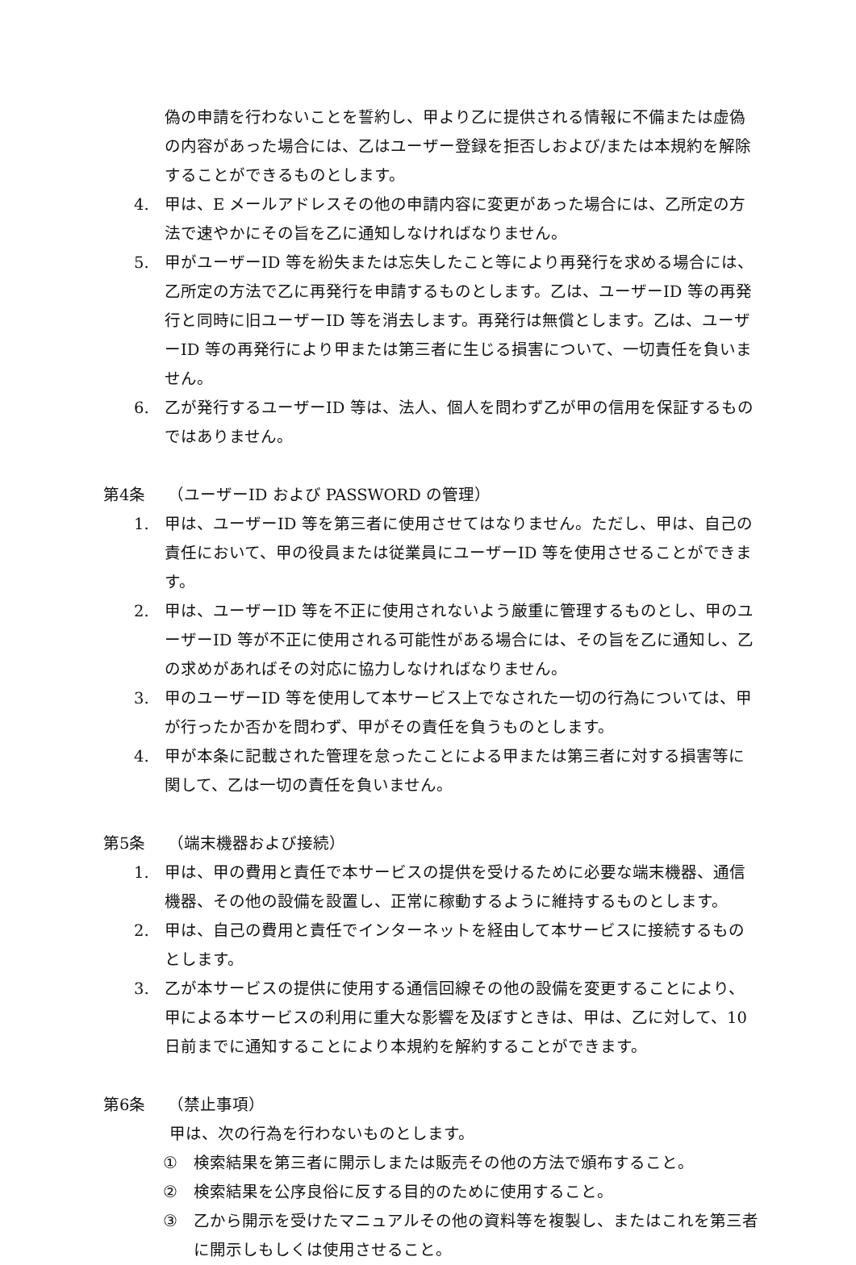偽の申請を行わないことを誓約し、甲より乙に提供される情報に不備または虚偽の内容があった場合には、乙はユーザー登録を拒否しおよび/または本規約を解除することができるものとします。
4. 甲は、E メールアドレスその他の申請内容に変更があった場合には、乙所定の方法で速やかにその旨を乙に通知しなければなりません。
5. 甲がユーザーID 等を紛失または忘失したこと等により再発行を求める場合には、乙所定の方法で乙に再発行を申請するものとします。乙は、ユーザーID 等の再発行と同時に旧ユーザーID 等を消去します。再発行は無償とします。乙は、ユーザーID 等の再発行により甲または第三者に生じる損害について、一切責任を負いません。
6. 乙が発行するユーザーID 等は、法人、個人を問わず乙が甲の信用を保証するものではありません。
第4条 （ユーザーID および PASSWORD の管理）
1. 甲は、ユーザーID 等を第三者に使用させてはなりません。ただし、甲は、自己の責任において、甲の役員または従業員にユーザーID 等を使用させることができます。
2. 甲は、ユーザーID 等を不正に使用されないよう厳重に管理するものとし、甲のユーザーID 等が不正に使用される可能性がある場合には、その旨を乙に通知し、乙の求めがあればその対応に協力しなければなりません。
3. 甲のユーザーID 等を使用して本サービス上でなされた一切の行為については、甲が行ったか否かを問わず、甲がその責任を負うものとします。
4. 甲が本条に記載された管理を怠ったことによる甲または第三者に対する損害等に関して、乙は一切の責任を負いません。
第5条 （端末機器および接続）
1. 甲は、甲の費用と責任で本サービスの提供を受けるために必要な端末機器、通信機器、その他の設備を設置し、正常に稼動するように維持するものとします。
2. 甲は、自己の費用と責任でインターネットを経由して本サービスに接続するものとします。
3. 乙が本サービスの提供に使用する通信回線その他の設備を変更することにより、甲による本サービスの利用に重大な影響を及ぼすときは、甲は、乙に対して、10 日前までに通知することにより本規約を解約することができます。
第6条 （禁止事項）
甲は、次の行為を行わないものとします。
① 検索結果を第三者に開示しまたは販売その他の方法で頒布すること。
② 検索結果を公序良俗に反する目的のために使用すること。
③ 乙から開示を受けたマニュアルその他の資料等を複製し、またはこれを第三者に開示しもしくは使用させること。